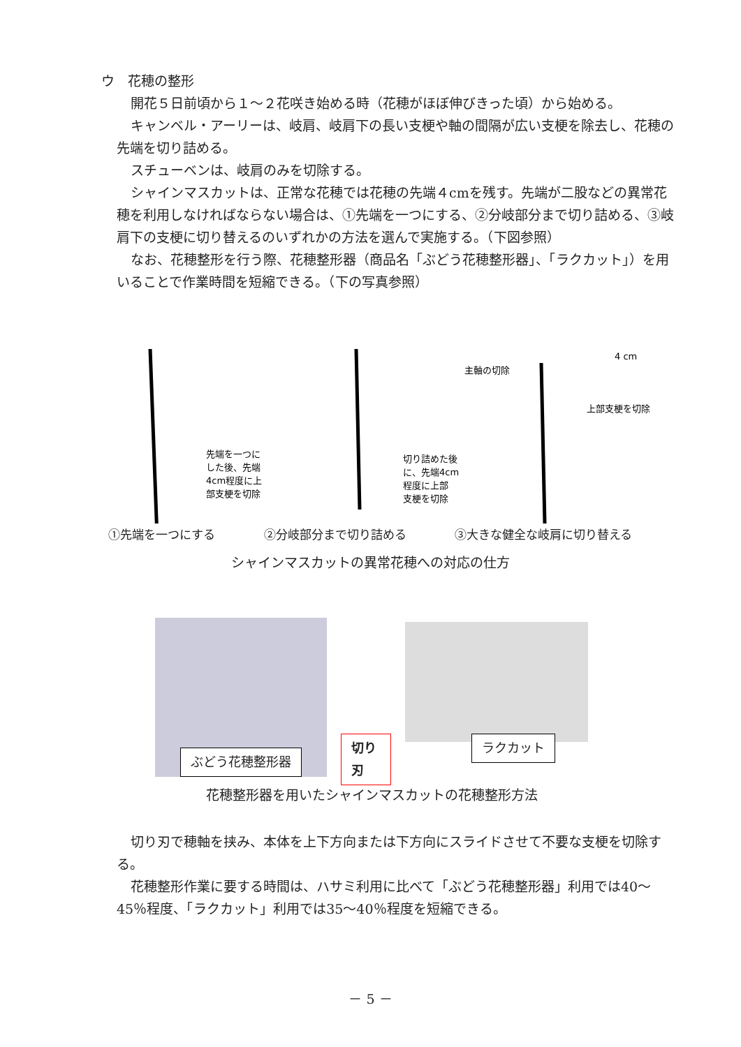ウ　花穂の整形
開花５日前頃から１～２花咲き始める時（花穂がほぼ伸びきった頃）から始める。
キャンベル・アーリーは、岐肩、岐肩下の長い支梗や軸の間隔が広い支梗を除去し、花穂の先端を切り詰める。
スチューベンは、岐肩のみを切除する。
シャインマスカットは、正常な花穂では花穂の先端４cmを残す。先端が二股などの異常花穂を利用しなければならない場合は、①先端を一つにする、②分岐部分まで切り詰める、③岐肩下の支梗に切り替えるのいずれかの方法を選んで実施する。（下図参照）
なお、花穂整形を行う際、花穂整形器（商品名「ぶどう花穂整形器」、「ラクカット」）を用いることで作業時間を短縮できる。（下の写真参照）
先端を一つに
した後、先端
4cm程度に上
部支梗を切除
切り詰めた後
に、先端4cm
程度に上部
支梗を切除
主軸の切除
4 cm
上部支梗を切除
①先端を一つにする ②分岐部分まで切り詰める ③大きな健全な岐肩に切り替える
シャインマスカットの異常花穂への対応の仕方
ぶどう花穂整形器
切り刃
ラクカット
花穂整形器を用いたシャインマスカットの花穂整形方法
切り刃で穂軸を挟み、本体を上下方向または下方向にスライドさせて不要な支梗を切除する。
花穂整形作業に要する時間は、ハサミ利用に比べて「ぶどう花穂整形器」利用では40～45％程度、「ラクカット」利用では35～40％程度を短縮できる。
－ 5 －